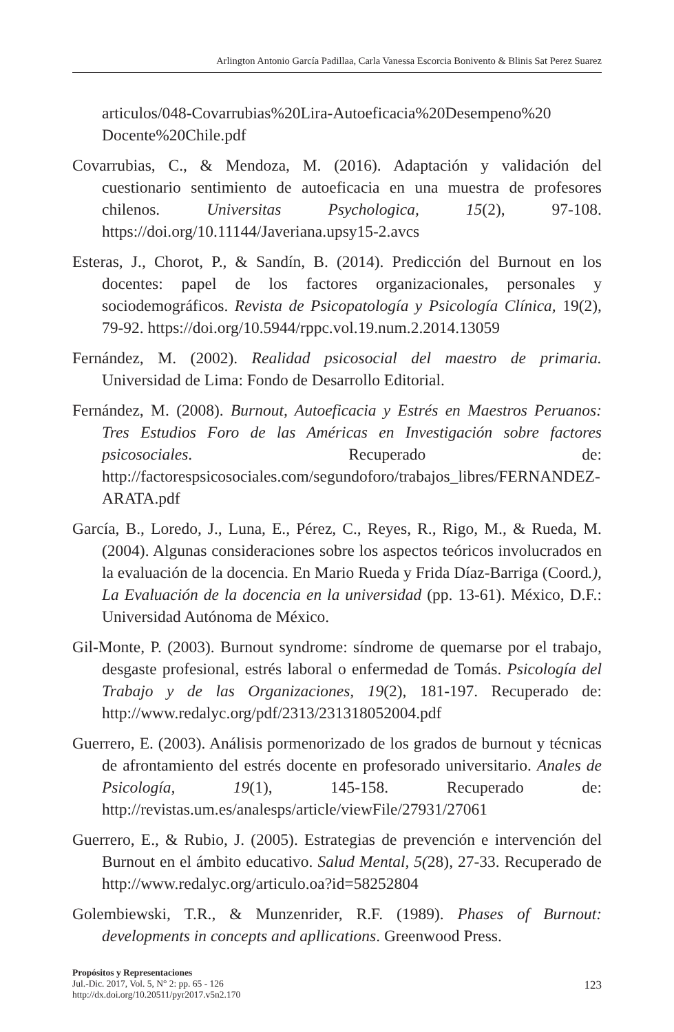Arlington Antonio García Padillaa, Carla Vanessa Escorcia Bonivento & Blinis Sat Perez Suarez
articulos/048-Covarrubias%20Lira-Autoeficacia%20Desempeno%20 Docente%20Chile.pdf
Covarrubias, C., & Mendoza, M. (2016). Adaptación y validación del cuestionario sentimiento de autoeficacia en una muestra de profesores chilenos. Universitas Psychologica, 15(2), 97-108. https://doi.org/10.11144/Javeriana.upsy15-2.avcs
Esteras, J., Chorot, P., & Sandín, B. (2014). Predicción del Burnout en los docentes: papel de los factores organizacionales, personales y sociodemográficos. Revista de Psicopatología y Psicología Clínica, 19(2), 79-92. https://doi.org/10.5944/rppc.vol.19.num.2.2014.13059
Fernández, M. (2002). Realidad psicosocial del maestro de primaria. Universidad de Lima: Fondo de Desarrollo Editorial.
Fernández, M. (2008). Burnout, Autoeficacia y Estrés en Maestros Peruanos: Tres Estudios Foro de las Américas en Investigación sobre factores psicosociales. Recuperado de: http://factorespsicosociales.com/segundoforo/trabajos_libres/FERNANDEZ-ARATA.pdf
García, B., Loredo, J., Luna, E., Pérez, C., Reyes, R., Rigo, M., & Rueda, M. (2004). Algunas consideraciones sobre los aspectos teóricos involucrados en la evaluación de la docencia. En Mario Rueda y Frida Díaz-Barriga (Coord.), La Evaluación de la docencia en la universidad (pp. 13-61). México, D.F.: Universidad Autónoma de México.
Gil-Monte, P. (2003). Burnout syndrome: síndrome de quemarse por el trabajo, desgaste profesional, estrés laboral o enfermedad de Tomás. Psicología del Trabajo y de las Organizaciones, 19(2), 181-197. Recuperado de: http://www.redalyc.org/pdf/2313/231318052004.pdf
Guerrero, E. (2003). Análisis pormenorizado de los grados de burnout y técnicas de afrontamiento del estrés docente en profesorado universitario. Anales de Psicología, 19(1), 145-158. Recuperado de: http://revistas.um.es/analesps/article/viewFile/27931/27061
Guerrero, E., & Rubio, J. (2005). Estrategias de prevención e intervención del Burnout en el ámbito educativo. Salud Mental, 5(28), 27-33. Recuperado de http://www.redalyc.org/articulo.oa?id=58252804
Golembiewski, T.R., & Munzenrider, R.F. (1989). Phases of Burnout: developments in concepts and apllications. Greenwood Press.
Propósitos y Representaciones
Jul.-Dic. 2017, Vol. 5, N° 2: pp. 65 - 126
http://dx.doi.org/10.20511/pyr2017.v5n2.170
123